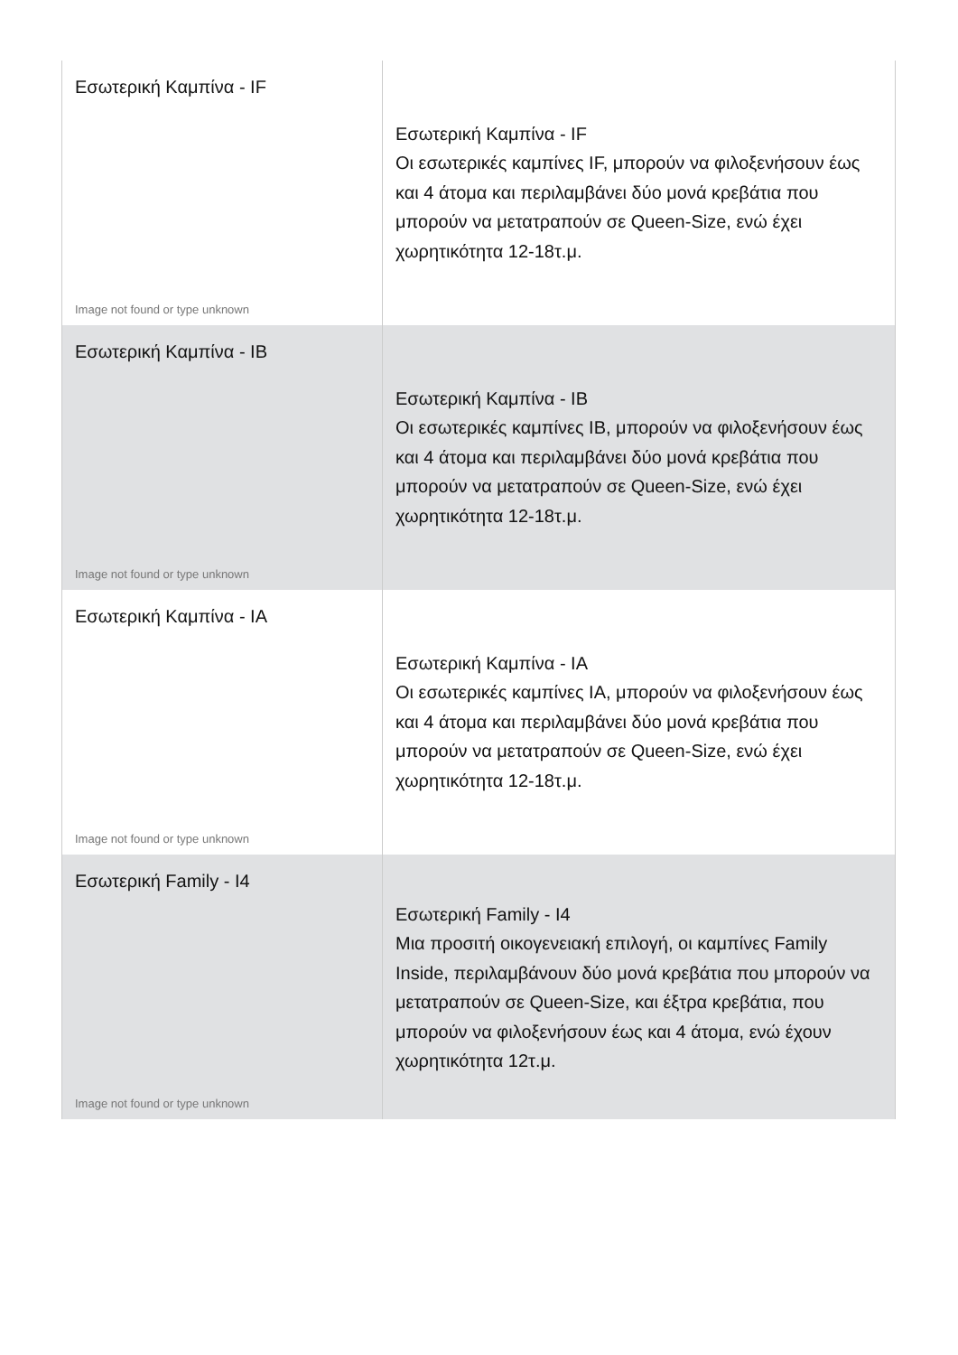| Εσωτερική Καμπίνα - IF Image not found or type unknown | Εσωτερική Καμπίνα - IF Οι εσωτερικές καμπίνες IF, μπορούν να φιλοξενήσουν έως και 4 άτομα και περιλαμβάνει δύο μονά κρεβάτια που μπορούν να μετατραπούν σε Queen-Size, ενώ έχει χωρητικότητα 12-18τ.μ. |
| Εσωτερική Καμπίνα - IB Image not found or type unknown | Εσωτερική Καμπίνα - IB Οι εσωτερικές καμπίνες IB, μπορούν να φιλοξενήσουν έως και 4 άτομα και περιλαμβάνει δύο μονά κρεβάτια που μπορούν να μετατραπούν σε Queen-Size, ενώ έχει χωρητικότητα 12-18τ.μ. |
| Εσωτερική Καμπίνα - IA Image not found or type unknown | Εσωτερική Καμπίνα - IA Οι εσωτερικές καμπίνες IA, μπορούν να φιλοξενήσουν έως και 4 άτομα και περιλαμβάνει δύο μονά κρεβάτια που μπορούν να μετατραπούν σε Queen-Size, ενώ έχει χωρητικότητα 12-18τ.μ. |
| Εσωτερική Family - I4 Image not found or type unknown | Εσωτερική Family - I4 Μια προσιτή οικογενειακή επιλογή, οι καμπίνες Family Inside, περιλαμβάνουν δύο μονά κρεβάτια που μπορούν να μετατραπούν σε Queen-Size, και έξτρα κρεβάτια, που μπορούν να φιλοξενήσουν έως και 4 άτομα, ενώ έχουν χωρητικότητα 12τ.μ. |